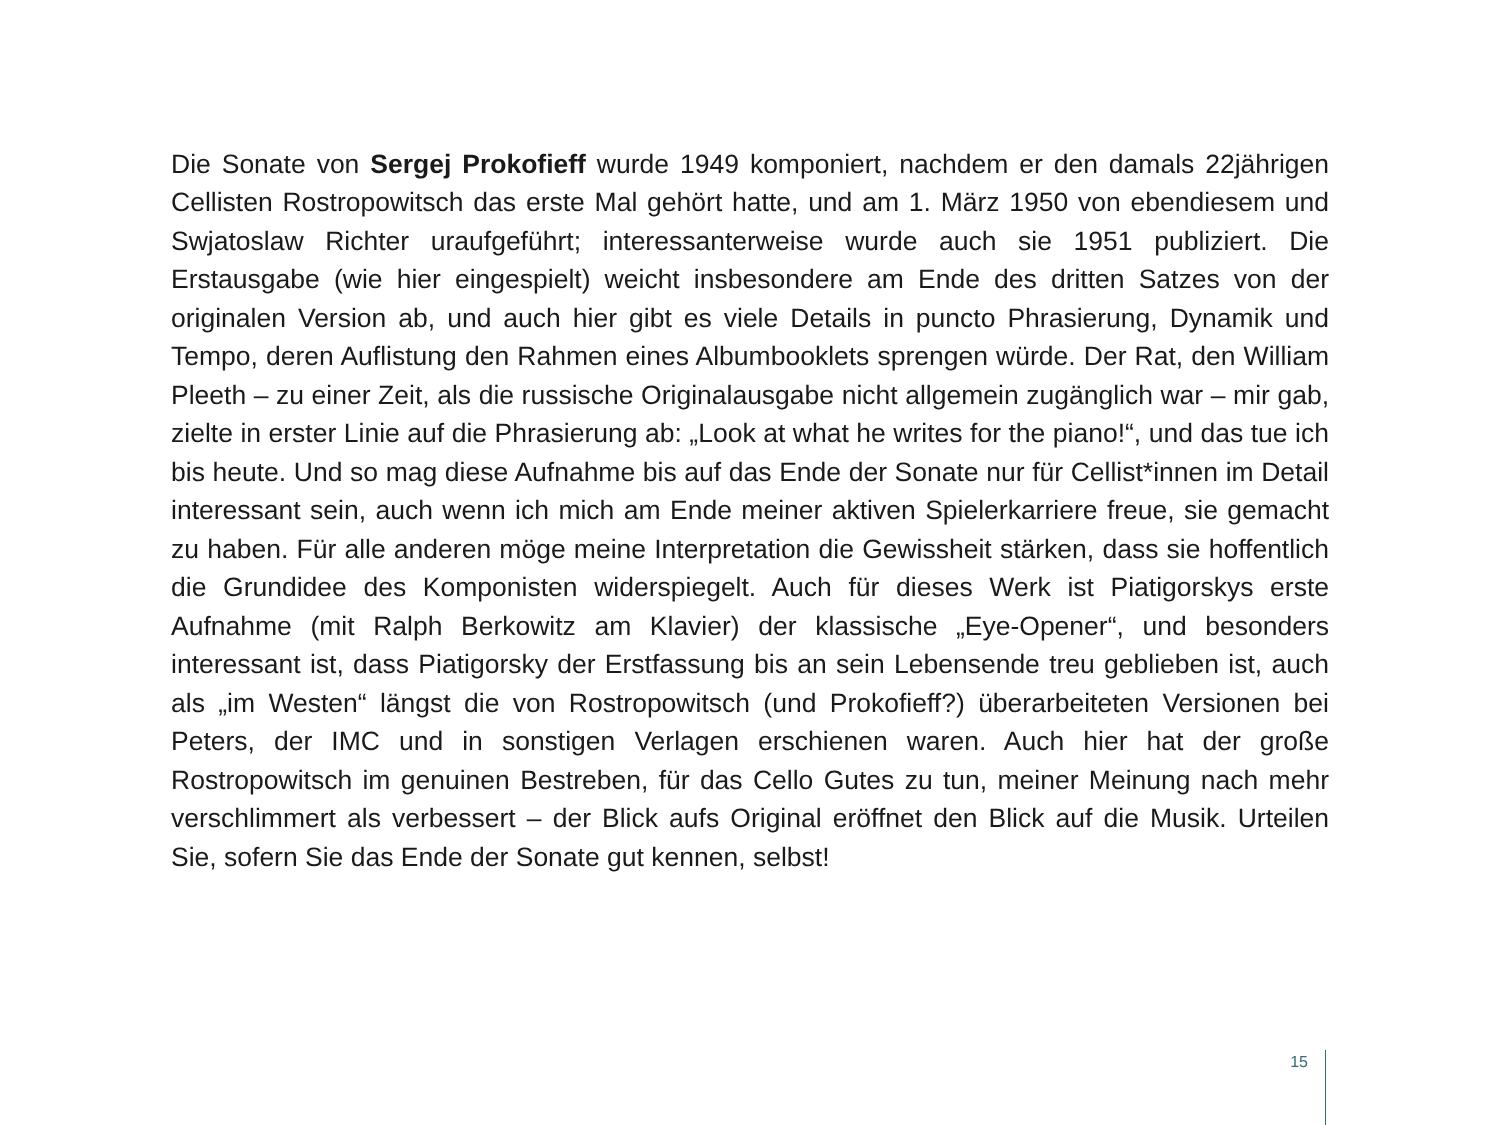Die Sonate von Sergej Prokofieff wurde 1949 komponiert, nachdem er den damals 22jährigen Cellisten Rostropowitsch das erste Mal gehört hatte, und am 1. März 1950 von ebendiesem und Swjatoslaw Richter uraufgeführt; interessanterweise wurde auch sie 1951 publiziert. Die Erstausgabe (wie hier eingespielt) weicht insbesondere am Ende des dritten Satzes von der originalen Version ab, und auch hier gibt es viele Details in puncto Phrasierung, Dynamik und Tempo, deren Auflistung den Rahmen eines Albumbooklets sprengen würde. Der Rat, den William Pleeth – zu einer Zeit, als die russische Originalausgabe nicht allgemein zugänglich war – mir gab, zielte in erster Linie auf die Phrasierung ab: „Look at what he writes for the piano!“, und das tue ich bis heute. Und so mag diese Aufnahme bis auf das Ende der Sonate nur für Cellist*innen im Detail interessant sein, auch wenn ich mich am Ende meiner aktiven Spielerkarriere freue, sie gemacht zu haben. Für alle anderen möge meine Interpretation die Gewissheit stärken, dass sie hoffentlich die Grundidee des Komponisten widerspiegelt. Auch für dieses Werk ist Piatigorskys erste Aufnahme (mit Ralph Berkowitz am Klavier) der klassische „Eye-Opener“, und besonders interessant ist, dass Piatigorsky der Erstfassung bis an sein Lebensende treu geblieben ist, auch als „im Westen“ längst die von Rostropowitsch (und Prokofieff?) überarbeiteten Versionen bei Peters, der IMC und in sonstigen Verlagen erschienen waren. Auch hier hat der große Rostropowitsch im genuinen Bestreben, für das Cello Gutes zu tun, meiner Meinung nach mehr verschlimmert als verbessert – der Blick aufs Original eröffnet den Blick auf die Musik. Urteilen Sie, sofern Sie das Ende der Sonate gut kennen, selbst!
15